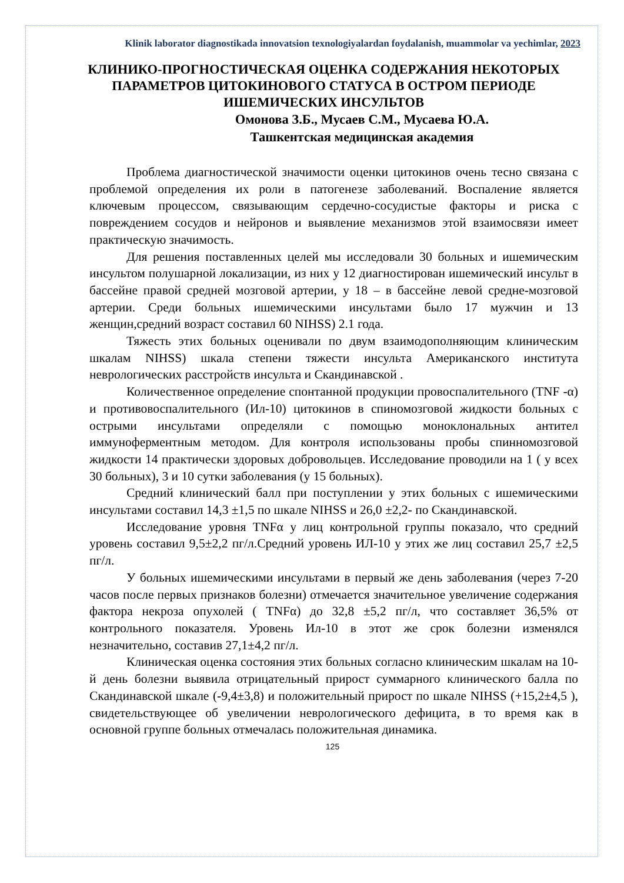Klinik laborator diagnostikada innovatsion texnologiyalardan foydalanish, muammolar va yechimlar, 2023
КЛИНИКО-ПРОГНОСТИЧЕСКАЯ ОЦЕНКА СОДЕРЖАНИЯ НЕКОТОРЫХ ПАРАМЕТРОВ ЦИТОКИНОВОГО СТАТУСА В ОСТРОМ ПЕРИОДЕ ИШЕМИЧЕСКИХ ИНСУЛЬТОВ
Омонова З.Б., Мусаев С.М., Мусаева Ю.А.
Ташкентская медицинская академия
Проблема диагностической значимости оценки цитокинов очень тесно связана с проблемой определения их роли в патогенезе заболеваний. Воспаление является ключевым процессом, связывающим сердечно-сосудистые факторы и риска с повреждением сосудов и нейронов и выявление механизмов этой взаимосвязи имеет практическую значимость.
Для решения поставленных целей мы исследовали 30 больных и ишемическим инсультом полушарной локализации, из них у 12 диагностирован ишемический инсульт в бассейне правой средней мозговой артерии, у 18 – в бассейне левой средне-мозговой артерии. Среди больных ишемическими инсультами было 17 мужчин и 13 женщин,средний возраст составил 60 NIHSS) 2.1 года.
Тяжесть этих больных оценивали по двум взаимодополняющим клиническим шкалам NIHSS) шкала степени тяжести инсульта Американского института неврологических расстройств инсульта и Скандинавской .
Количественное определение спонтанной продукции провоспалительного (TNF -α) и противовоспалительного (Ил-10) цитокинов в спиномозговой жидкости больных с острыми инсультами определяли с помощью моноклональных антител иммуноферментным методом. Для контроля использованы пробы спинномозговой жидкости 14 практически здоровых добровольцев. Исследование проводили на 1 ( у всех 30 больных), 3 и 10 сутки заболевания (у 15 больных).
Средний клинический балл при поступлении у этих больных с ишемическими инсультами составил 14,3 ±1,5 по шкале NIHSS и 26,0 ±2,2- по Скандинавской.
Исследование уровня TNFα у лиц контрольной группы показало, что средний уровень составил 9,5±2,2 пг/л.Средний уровень ИЛ-10 у этих же лиц составил 25,7 ±2,5 пг/л.
У больных ишемическими инсультами в первый же день заболевания (через 7-20 часов после первых признаков болезни) отмечается значительное увеличение содержания фактора некроза опухолей ( TNFα) до 32,8 ±5,2 пг/л, что составляет 36,5% от контрольного показателя. Уровень Ил-10 в этот же срок болезни изменялся незначительно, составив 27,1±4,2 пг/л.
Клиническая оценка состояния этих больных согласно клиническим шкалам на 10- й день болезни выявила отрицательный прирост суммарного клинического балла по Скандинавской шкале (-9,4±3,8) и положительный прирост по шкале NIHSS (+15,2±4,5 ), свидетельствующее об увеличении неврологического дефицита, в то время как в основной группе больных отмечалась положительная динамика.
125